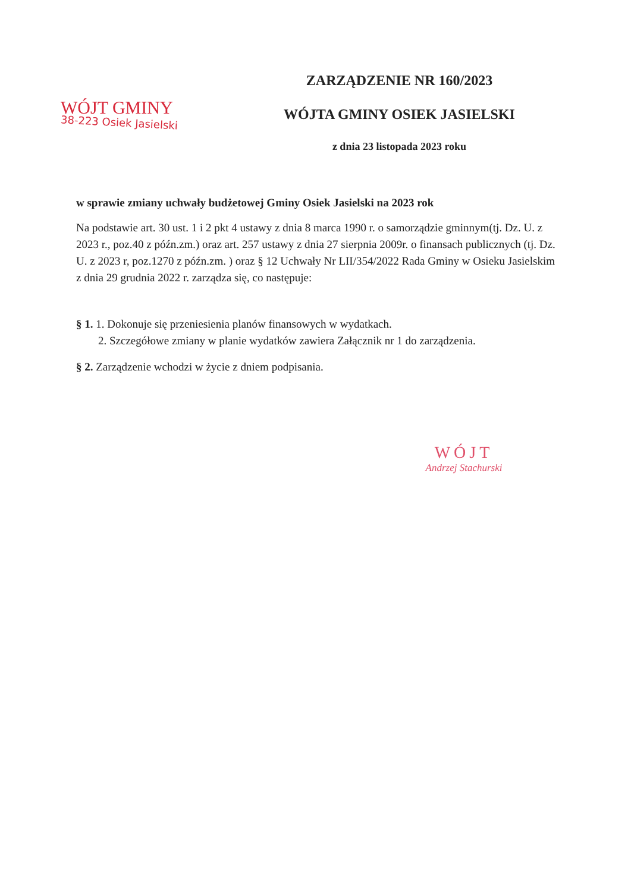WÓJT GMINY
38-223 Osiek Jasielski
ZARZĄDZENIE NR 160/2023
WÓJTA GMINY OSIEK JASIELSKI
z dnia 23 listopada 2023 roku
w sprawie zmiany uchwały budżetowej Gminy Osiek Jasielski na 2023 rok
Na podstawie art. 30 ust. 1 i 2 pkt 4 ustawy z dnia 8 marca 1990 r. o samorządzie gminnym(tj. Dz. U. z 2023 r., poz.40 z późn.zm.) oraz art. 257 ustawy z dnia 27 sierpnia 2009r. o finansach publicznych (tj. Dz. U. z 2023 r, poz.1270 z późn.zm. ) oraz § 12 Uchwały Nr LII/354/2022 Rada Gminy w Osieku Jasielskim z dnia 29 grudnia 2022 r. zarządza się, co następuje:
§ 1. 1. Dokonuje się przeniesienia planów finansowych w wydatkach.
2. Szczegółowe zmiany w planie wydatków zawiera Załącznik nr 1 do zarządzenia.
§ 2. Zarządzenie wchodzi w życie z dniem podpisania.
WÓJT
Andrzej Stachurski